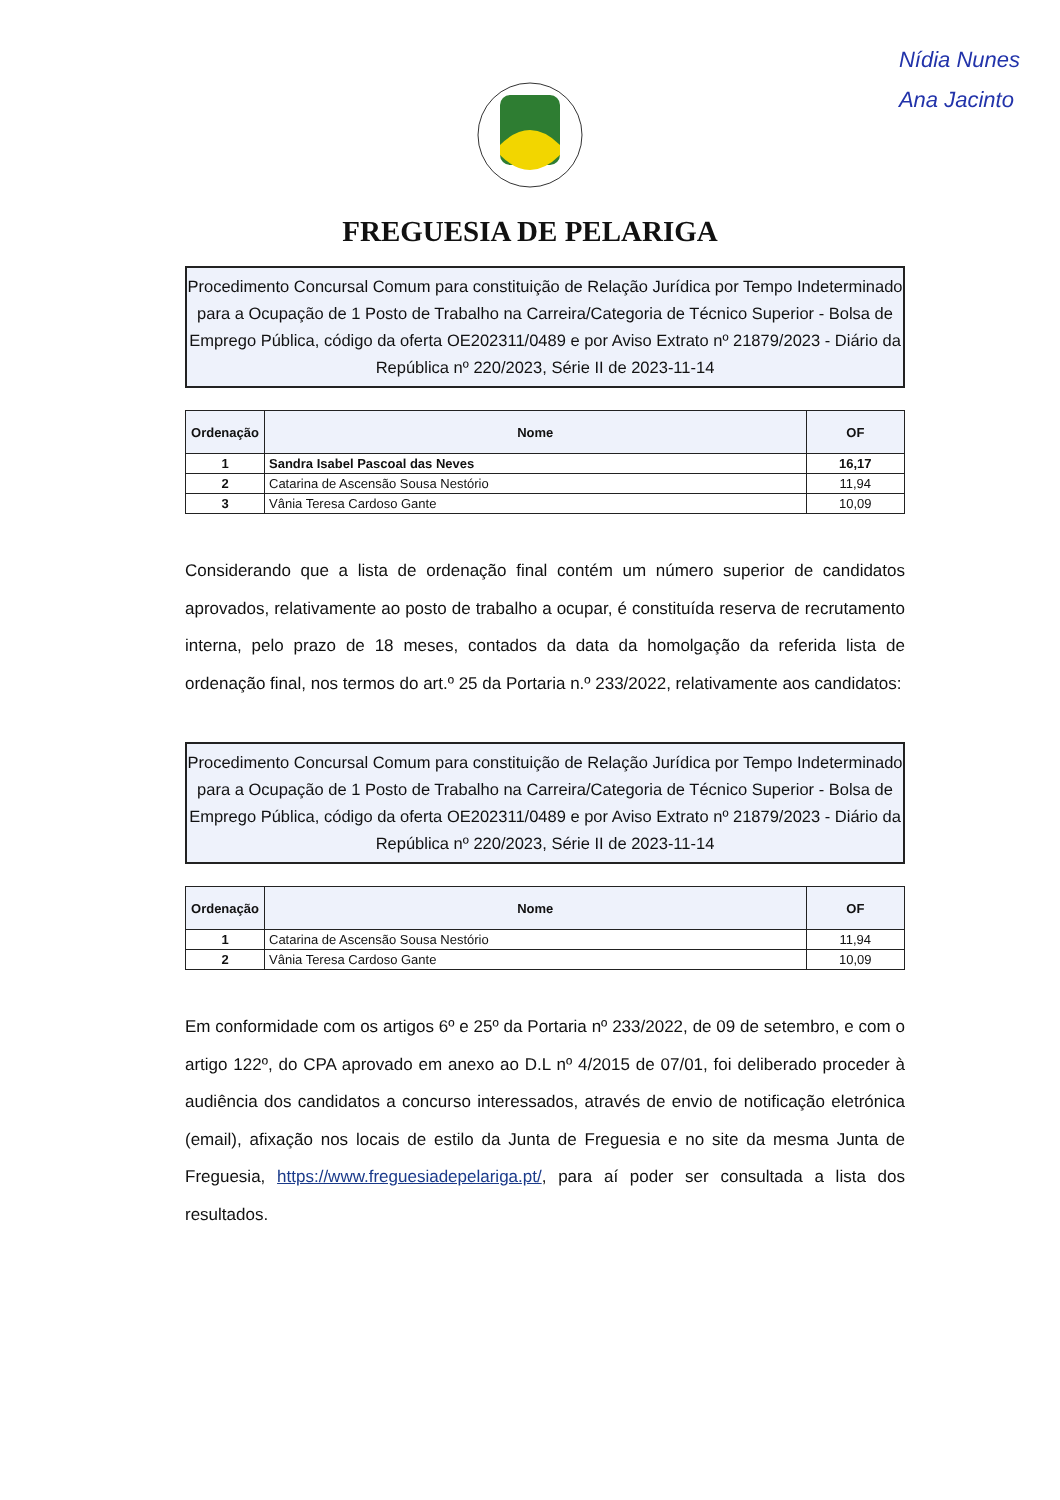Nídia Nunes
Ana Jacinto
FREGUESIA DE PELARIGA
Procedimento Concursal Comum para constituição de Relação Jurídica por Tempo Indeterminado para a Ocupação de 1 Posto de Trabalho na Carreira/Categoria de Técnico Superior - Bolsa de Emprego Pública, código da oferta OE202311/0489 e por Aviso Extrato nº 21879/2023 - Diário da República nº 220/2023, Série II de 2023-11-14
| Ordenação | Nome | OF |
| --- | --- | --- |
| 1 | Sandra Isabel Pascoal das Neves | 16,17 |
| 2 | Catarina de Ascensão Sousa Nestório | 11,94 |
| 3 | Vânia Teresa Cardoso Gante | 10,09 |
Considerando que a lista de ordenação final contém um número superior de candidatos aprovados, relativamente ao posto de trabalho a ocupar, é constituída reserva de recrutamento interna, pelo prazo de 18 meses, contados da data da homolgação da referida lista de ordenação final, nos termos do art.º 25 da Portaria n.º 233/2022, relativamente aos candidatos:
Procedimento Concursal Comum para constituição de Relação Jurídica por Tempo Indeterminado para a Ocupação de 1 Posto de Trabalho na Carreira/Categoria de Técnico Superior - Bolsa de Emprego Pública, código da oferta OE202311/0489 e por Aviso Extrato nº 21879/2023 - Diário da República nº 220/2023, Série II de 2023-11-14
| Ordenação | Nome | OF |
| --- | --- | --- |
| 1 | Catarina de Ascensão Sousa Nestório | 11,94 |
| 2 | Vânia Teresa Cardoso Gante | 10,09 |
Em conformidade com os artigos 6º e 25º da Portaria nº 233/2022, de 09 de setembro, e com o artigo 122º, do CPA aprovado em anexo ao D.L nº 4/2015 de 07/01, foi deliberado proceder à audiência dos candidatos a concurso interessados, através de envio de notificação eletrónica (email), afixação nos locais de estilo da Junta de Freguesia e no site da mesma Junta de Freguesia, https://www.freguesiadepelariga.pt/, para aí poder ser consultada a lista dos resultados.